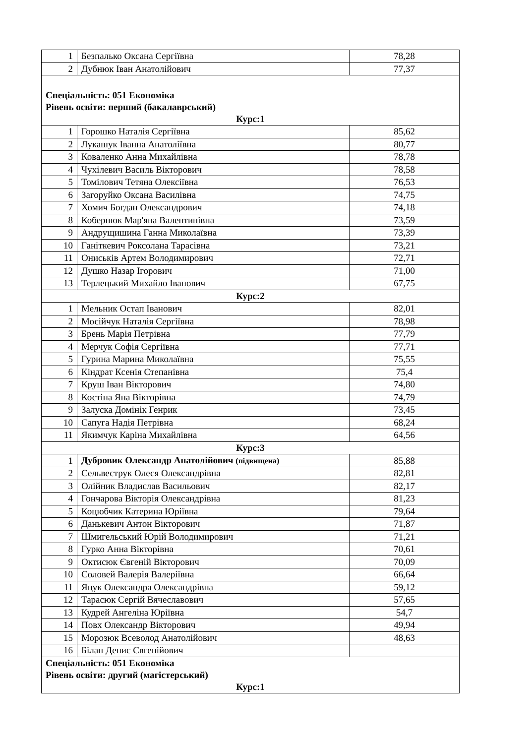| 1 | Безпалько Оксана Сергіївна | 78,28 |
| 2 | Дубнюк Іван Анатолійович | 77,37 |
| Спеціальність: 051 Економіка Рівень освіти: перший (бакалаврський) Курс:1 | | |
| 1 | Горошко Наталія Сергіївна | 85,62 |
| 2 | Лукашук Іванна Анатоліївна | 80,77 |
| 3 | Коваленко Анна Михайлівна | 78,78 |
| 4 | Чухілевич Василь Вікторович | 78,58 |
| 5 | Томілович Тетяна Олексіївна | 76,53 |
| 6 | Загоруйко Оксана Василівна | 74,75 |
| 7 | Хомич Богдан Олександрович | 74,18 |
| 8 | Кобернюк Мар'яна Валентинівна | 73,59 |
| 9 | Андрущишина Ганна Миколаївна | 73,39 |
| 10 | Ганіткевич Роксолана Тарасівна | 73,21 |
| 11 | Ониськів Артем Володимирович | 72,71 |
| 12 | Душко Назар Ігорович | 71,00 |
| 13 | Терлецький Михайло Іванович | 67,75 |
| Курс:2 | | |
| 1 | Мельник Остап Іванович | 82,01 |
| 2 | Мосійчук Наталія Сергіївна | 78,98 |
| 3 | Брень Марія Петрівна | 77,79 |
| 4 | Мерчук Софія Сергіївна | 77,71 |
| 5 | Гурина Марина Миколаївна | 75,55 |
| 6 | Кіндрат Ксенія Степанівна | 75,4 |
| 7 | Круш Іван Вікторович | 74,80 |
| 8 | Костіна Яна Вікторівна | 74,79 |
| 9 | Залуска Домінік Генрик | 73,45 |
| 10 | Сапуга Надія Петрівна | 68,24 |
| 11 | Якимчук Каріна Михайлівна | 64,56 |
| Курс:3 | | |
| 1 | Дубровик Олександр Анатолійович (підвищена) | 85,88 |
| 2 | Сельвеструк Олеся Олександрівна | 82,81 |
| 3 | Олійник Владислав Васильович | 82,17 |
| 4 | Гончарова Вікторія Олександрівна | 81,23 |
| 5 | Коцюбчик Катерина Юріївна | 79,64 |
| 6 | Данькевич Антон Вікторович | 71,87 |
| 7 | Шмигельський Юрій Володимирович | 71,21 |
| 8 | Гурко Анна Вікторівна | 70,61 |
| 9 | Октисюк Євгеній Вікторович | 70,09 |
| 10 | Соловей Валерія Валеріївна | 66,64 |
| 11 | Яцук Олександра Олександрівна | 59,12 |
| 12 | Тарасюк Сергій Вячеславович | 57,65 |
| 13 | Кудрей Ангеліна Юріївна | 54,7 |
| 14 | Повх Олександр Вікторович | 49,94 |
| 15 | Морозюк Всеволод Анатолійович | 48,63 |
| 16 | Білан Денис Євгенійович | |
| Спеціальність: 051 Економіка Рівень освіти: другий (магістерський) Курс:1 | | |